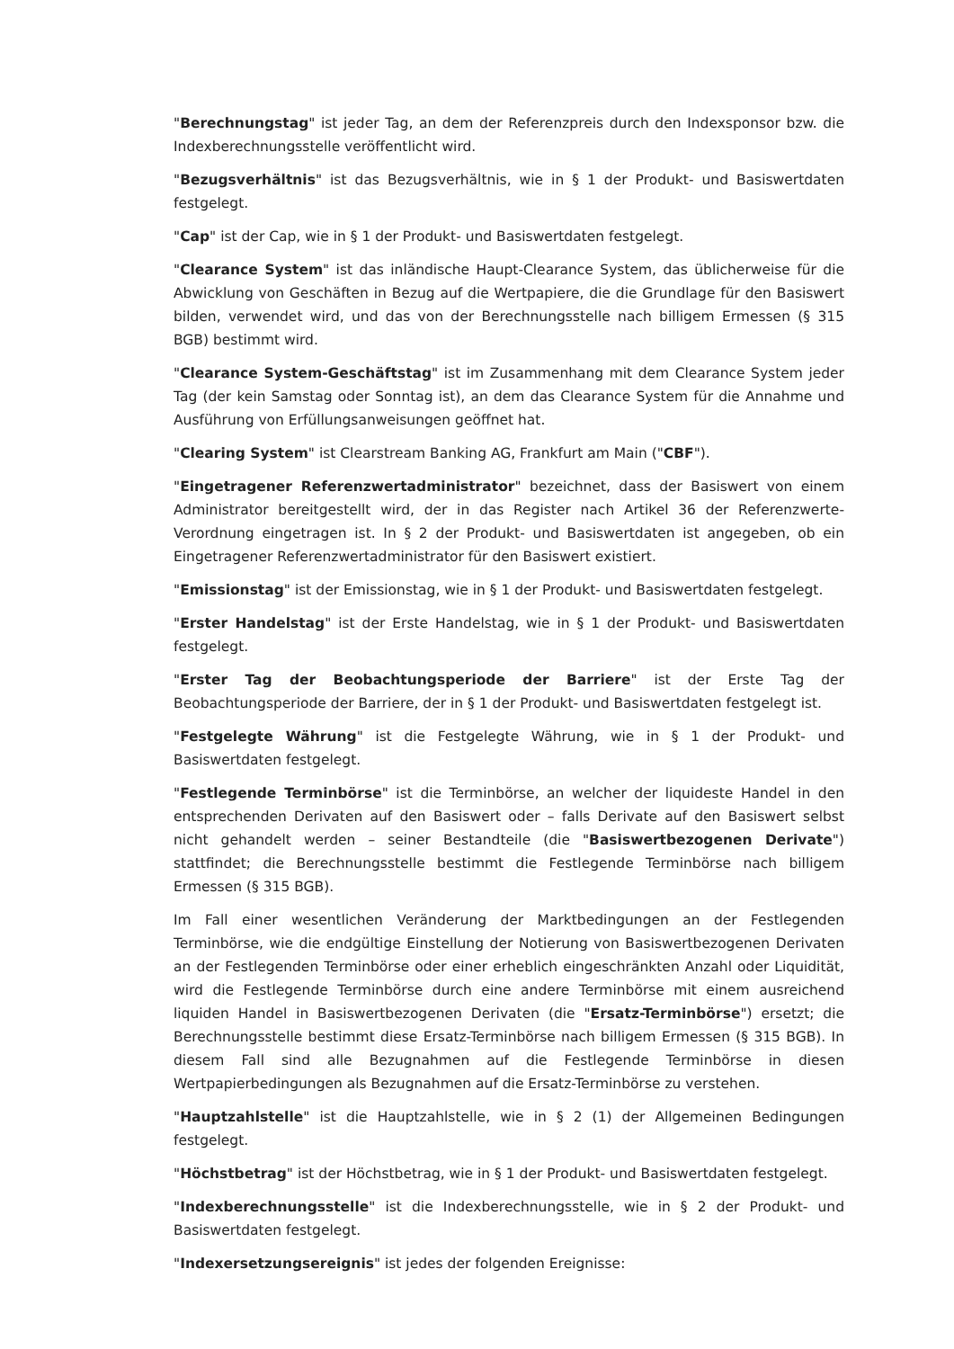"Berechnungstag" ist jeder Tag, an dem der Referenzpreis durch den Indexsponsor bzw. die Indexberechnungsstelle veröffentlicht wird.
"Bezugsverhältnis" ist das Bezugsverhältnis, wie in § 1 der Produkt- und Basiswertdaten festgelegt.
"Cap" ist der Cap, wie in § 1 der Produkt- und Basiswertdaten festgelegt.
"Clearance System" ist das inländische Haupt-Clearance System, das üblicherweise für die Abwicklung von Geschäften in Bezug auf die Wertpapiere, die die Grundlage für den Basiswert bilden, verwendet wird, und das von der Berechnungsstelle nach billigem Ermessen (§ 315 BGB) bestimmt wird.
"Clearance System-Geschäftstag" ist im Zusammenhang mit dem Clearance System jeder Tag (der kein Samstag oder Sonntag ist), an dem das Clearance System für die Annahme und Ausführung von Erfüllungsanweisungen geöffnet hat.
"Clearing System" ist Clearstream Banking AG, Frankfurt am Main ("CBF").
"Eingetragener Referenzwertadministrator" bezeichnet, dass der Basiswert von einem Administrator bereitgestellt wird, der in das Register nach Artikel 36 der Referenzwerte-Verordnung eingetragen ist. In § 2 der Produkt- und Basiswertdaten ist angegeben, ob ein Eingetragener Referenzwertadministrator für den Basiswert existiert.
"Emissionstag" ist der Emissionstag, wie in § 1 der Produkt- und Basiswertdaten festgelegt.
"Erster Handelstag" ist der Erste Handelstag, wie in § 1 der Produkt- und Basiswertdaten festgelegt.
"Erster Tag der Beobachtungsperiode der Barriere" ist der Erste Tag der Beobachtungsperiode der Barriere, der in § 1 der Produkt- und Basiswertdaten festgelegt ist.
"Festgelegte Währung" ist die Festgelegte Währung, wie in § 1 der Produkt- und Basiswertdaten festgelegt.
"Festlegende Terminbörse" ist die Terminbörse, an welcher der liquideste Handel in den entsprechenden Derivaten auf den Basiswert oder – falls Derivate auf den Basiswert selbst nicht gehandelt werden – seiner Bestandteile (die "Basiswertbezogenen Derivate") stattfindet; die Berechnungsstelle bestimmt die Festlegende Terminbörse nach billigem Ermessen (§ 315 BGB).
Im Fall einer wesentlichen Veränderung der Marktbedingungen an der Festlegenden Terminbörse, wie die endgültige Einstellung der Notierung von Basiswertbezogenen Derivaten an der Festlegenden Terminbörse oder einer erheblich eingeschränkten Anzahl oder Liquidität, wird die Festlegende Terminbörse durch eine andere Terminbörse mit einem ausreichend liquiden Handel in Basiswertbezogenen Derivaten (die "Ersatz-Terminbörse") ersetzt; die Berechnungsstelle bestimmt diese Ersatz-Terminbörse nach billigem Ermessen (§ 315 BGB). In diesem Fall sind alle Bezugnahmen auf die Festlegende Terminbörse in diesen Wertpapierbedingungen als Bezugnahmen auf die Ersatz-Terminbörse zu verstehen.
"Hauptzahlstelle" ist die Hauptzahlstelle, wie in § 2 (1) der Allgemeinen Bedingungen festgelegt.
"Höchstbetrag" ist der Höchstbetrag, wie in § 1 der Produkt- und Basiswertdaten festgelegt.
"Indexberechnungsstelle" ist die Indexberechnungsstelle, wie in § 2 der Produkt- und Basiswertdaten festgelegt.
"Indexersetzungsereignis" ist jedes der folgenden Ereignisse: